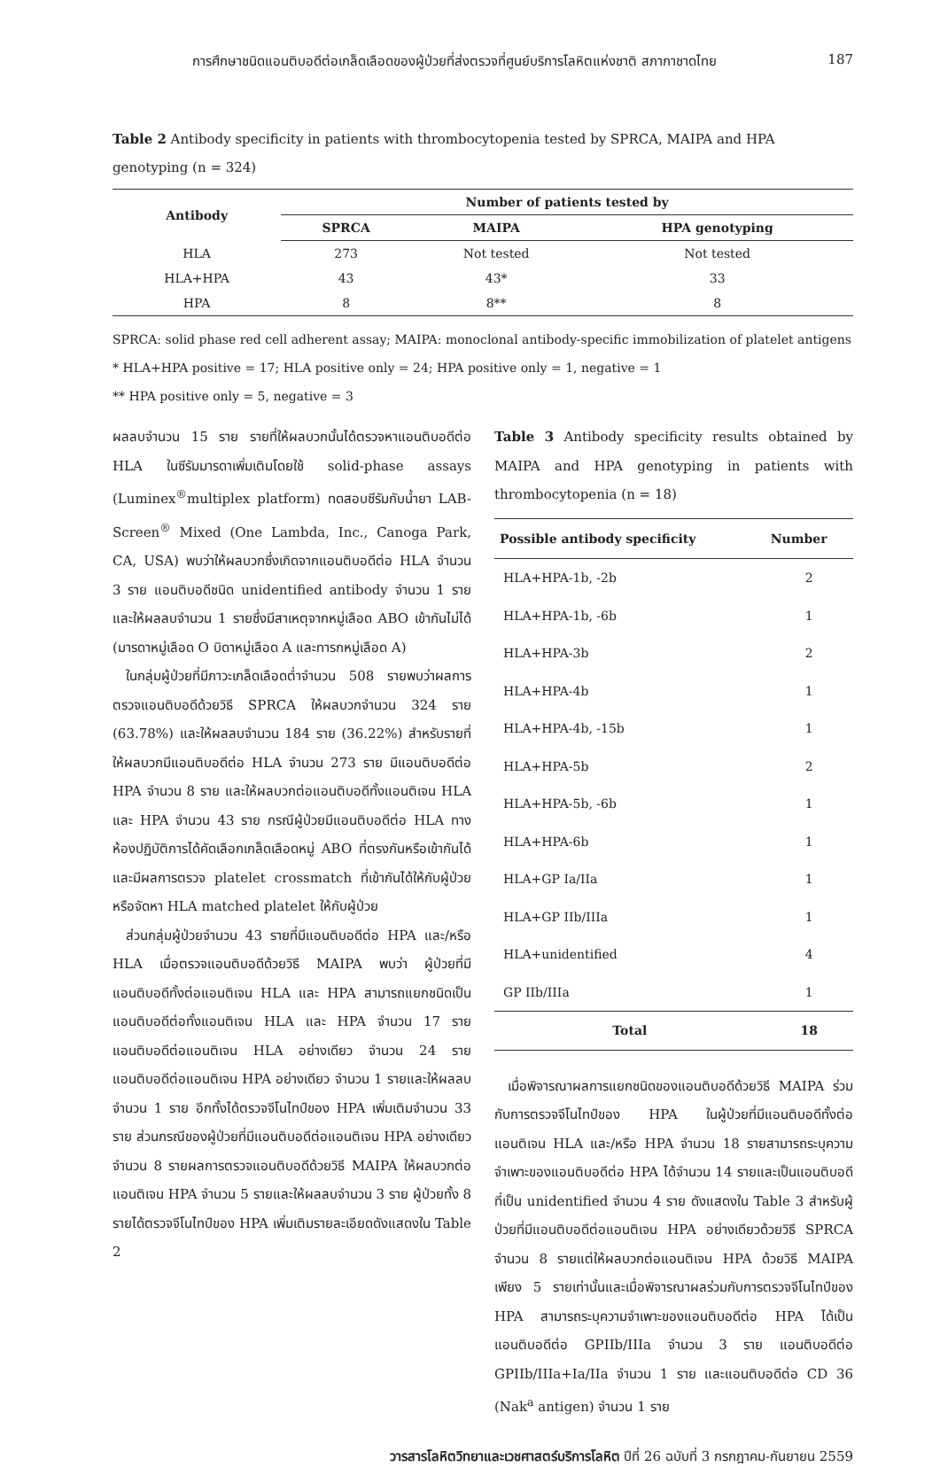การศึกษาชนิดแอนติบอดีต่อเกล็ดเลือดของผู้ป่วยที่ส่งตรวจที่ศูนย์บริการโลหิตแห่งชาติ สภากาชาดไทย 187
Table 2 Antibody specificity in patients with thrombocytopenia tested by SPRCA, MAIPA and HPA genotyping (n = 324)
| Antibody | Number of patients tested by | | |
| --- | --- | --- | --- |
| | SPRCA | MAIPA | HPA genotyping |
| HLA | 273 | Not tested | Not tested |
| HLA+HPA | 43 | 43* | 33 |
| HPA | 8 | 8** | 8 |
SPRCA: solid phase red cell adherent assay; MAIPA: monoclonal antibody-specific immobilization of platelet antigens
* HLA+HPA positive = 17; HLA positive only = 24; HPA positive only = 1, negative = 1
** HPA positive only = 5, negative = 3
ผลลบจำนวน 15 ราย รายที่ให้ผลบวกนั้นได้ตรวจหาแอนติบอดีต่อ HLA ในซีรัมมารดาเพิ่มเติมโดยใช้ solid-phase assays (Luminex<sup>®</sup>multiplex platform) ทดสอบซีรัมกับน้ำยา LAB-Screen<sup>®</sup> Mixed (One Lambda, Inc., Canoga Park, CA, USA) พบว่าให้ผลบวกซึ่งเกิดจากแอนติบอดีต่อ HLA จำนวน 3 ราย แอนติบอดีชนิด unidentified antibody จำนวน 1 ราย และให้ผลลบจำนวน 1 รายซึ่งมีสาเหตุจากหมู่เลือด ABO เข้ากันไม่ได้ (มารดาหมู่เลือด O บิดาหมู่เลือด A และทารกหมู่เลือด A)
 ในกลุ่มผู้ป่วยที่มีภาวะเกล็ดเลือดต่ำจำนวน 508 รายพบว่าผลการตรวจแอนติบอดีด้วยวิธี SPRCA ให้ผลบวกจำนวน 324 ราย (63.78%) และให้ผลลบจำนวน 184 ราย (36.22%) สำหรับรายที่ให้ผลบวกมีแอนติบอดีต่อ HLA จำนวน 273 ราย มีแอนติบอดีต่อ HPA จำนวน 8 ราย และให้ผลบวกต่อแอนติบอดีทั้งแอนติเจน HLA และ HPA จำนวน 43 ราย กรณีผู้ป่วยมีแอนติบอดีต่อ HLA ทางห้องปฏิบัติการได้คัดเลือกเกล็ดเลือดหมู่ ABO ที่ตรงกันหรือเข้ากันได้และมีผลการตรวจ platelet crossmatch ที่เข้ากันได้ให้กับผู้ป่วย หรือจัดหา HLA matched platelet ให้กับผู้ป่วย
 ส่วนกลุ่มผู้ป่วยจำนวน 43 รายที่มีแอนติบอดีต่อ HPA และ/หรือ HLA เมื่อตรวจแอนติบอดีด้วยวิธี MAIPA พบว่า ผู้ป่วยที่มีแอนติบอดีทั้งต่อแอนติเจน HLA และ HPA สามารถแยกชนิดเป็นแอนติบอดีต่อทั้งแอนติเจน HLA และ HPA จำนวน 17 ราย แอนติบอดีต่อแอนติเจน HLA อย่างเดียว จำนวน 24 ราย แอนติบอดีต่อแอนติเจน HPA อย่างเดียว จำนวน 1 รายและให้ผลลบจำนวน 1 ราย อีกทั้งได้ตรวจจีโนไทป์ของ HPA เพิ่มเติมจำนวน 33 ราย ส่วนกรณีของผู้ป่วยที่มีแอนติบอดีต่อแอนติเจน HPA อย่างเดียว จำนวน 8 รายผลการตรวจแอนติบอดีด้วยวิธี MAIPA ให้ผลบวกต่อแอนติเจน HPA จำนวน 5 รายและให้ผลลบจำนวน 3 ราย ผู้ป่วยทั้ง 8 รายได้ตรวจจีโนไทป์ของ HPA เพิ่มเติมรายละเอียดดังแสดงใน Table 2
Table 3 Antibody specificity results obtained by MAIPA and HPA genotyping in patients with thrombocytopenia (n = 18)
| Possible antibody specificity | Number |
| --- | --- |
| HLA+HPA-1b, -2b | 2 |
| HLA+HPA-1b, -6b | 1 |
| HLA+HPA-3b | 2 |
| HLA+HPA-4b | 1 |
| HLA+HPA-4b, -15b | 1 |
| HLA+HPA-5b | 2 |
| HLA+HPA-5b, -6b | 1 |
| HLA+HPA-6b | 1 |
| HLA+GP Ia/IIa | 1 |
| HLA+GP IIb/IIIa | 1 |
| HLA+unidentified | 4 |
| GP IIb/IIIa | 1 |
| Total | 18 |
 เมื่อพิจารณาผลการแยกชนิดของแอนติบอดีด้วยวิธี MAIPA ร่วมกับการตรวจจีโนไทป์ของ HPA ในผู้ป่วยที่มีแอนติบอดีทั้งต่อแอนติเจน HLA และ/หรือ HPA จำนวน 18 รายสามารถระบุความจำเพาะของแอนติบอดีต่อ HPA ได้จำนวน 14 รายและเป็นแอนติบอดีที่เป็น unidentified จำนวน 4 ราย ดังแสดงใน Table 3 สำหรับผู้ป่วยที่มีแอนติบอดีต่อแอนติเจน HPA อย่างเดียวด้วยวิธี SPRCA จำนวน 8 รายแต่ให้ผลบวกต่อแอนติเจน HPA ด้วยวิธี MAIPA เพียง 5 รายเท่านั้นและเมื่อพิจารณาผลร่วมกับการตรวจจีโนไทป์ของ HPA สามารถระบุความจำเพาะของแอนติบอดีต่อ HPA ได้เป็น แอนติบอดีต่อ GPIIb/IIIa จำนวน 3 ราย แอนติบอดีต่อ GPIIb/IIIa+Ia/IIa จำนวน 1 ราย และแอนติบอดีต่อ CD 36 (Nak<sup>a</sup> antigen) จำนวน 1 ราย
วารสารโลหิตวิทยาและเวชศาสตร์บริการโลหิต ปีที่ 26 ฉบับที่ 3 กรกฎาคม-กันยายน 2559